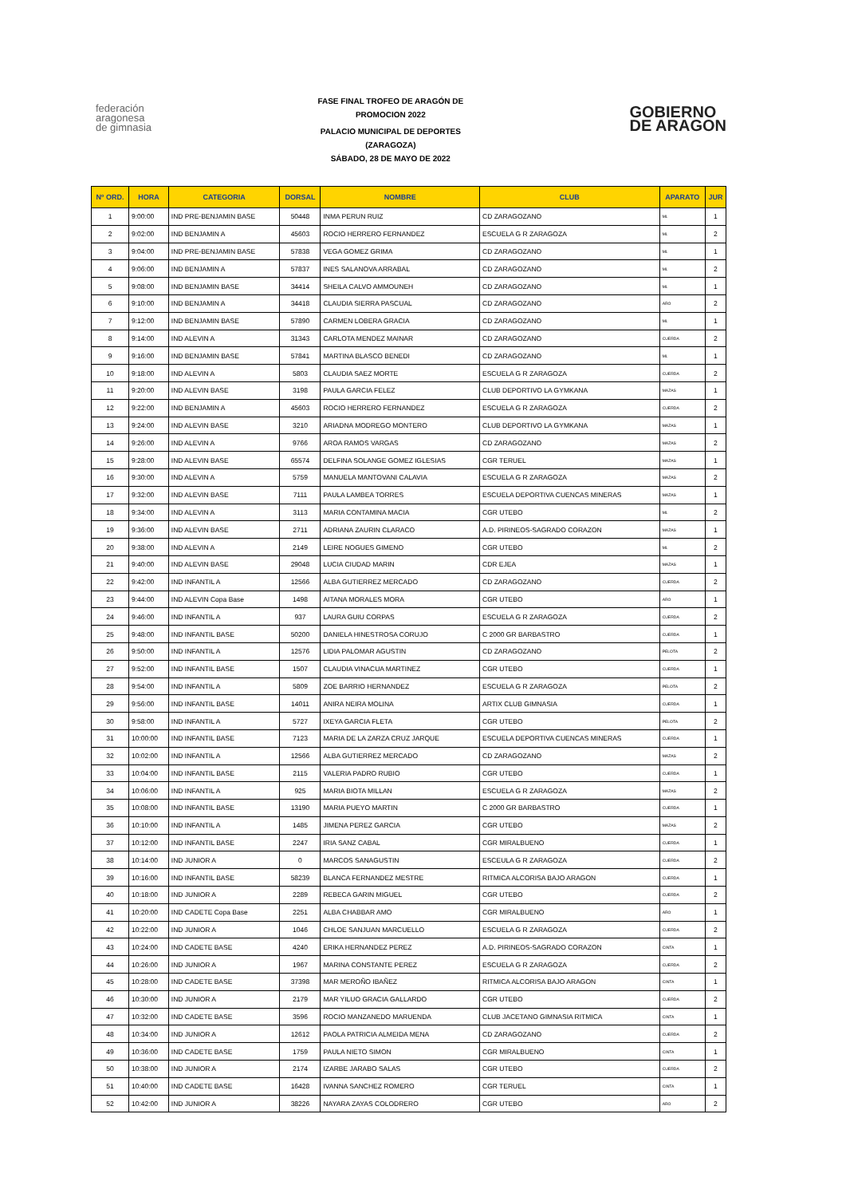federación
aragonesa
de gimnasia
FASE FINAL TROFEO DE ARAGÓN DE
PROMOCION 2022
PALACIO MUNICIPAL DE DEPORTES
(ZARAGOZA)
SÁBADO, 28 DE MAYO DE 2022
GOBIERNO
DE ARAGON
| Nº ORD. | HORA | CATEGORIA | DORSAL | NOMBRE | CLUB | APARATO | JUR |
| --- | --- | --- | --- | --- | --- | --- | --- |
| 1 | 9:00:00 | IND PRE-BENJAMIN BASE | 50448 | INMA PERUN RUIZ | CD ZARAGOZANO | ML | 1 |
| 2 | 9:02:00 | IND BENJAMIN A | 45603 | ROCIO HERRERO FERNANDEZ | ESCUELA G R ZARAGOZA | ML | 2 |
| 3 | 9:04:00 | IND PRE-BENJAMIN BASE | 57838 | VEGA GOMEZ GRIMA | CD ZARAGOZANO | ML | 1 |
| 4 | 9:06:00 | IND BENJAMIN A | 57837 | INES SALANOVA ARRABAL | CD ZARAGOZANO | ML | 2 |
| 5 | 9:08:00 | IND BENJAMIN BASE | 34414 | SHEILA CALVO AMMOUNEH | CD ZARAGOZANO | ML | 1 |
| 6 | 9:10:00 | IND BENJAMIN A | 34418 | CLAUDIA SIERRA PASCUAL | CD ZARAGOZANO | ARO | 2 |
| 7 | 9:12:00 | IND BENJAMIN BASE | 57890 | CARMEN LOBERA GRACIA | CD ZARAGOZANO | ML | 1 |
| 8 | 9:14:00 | IND ALEVIN A | 31343 | CARLOTA MENDEZ MAINAR | CD ZARAGOZANO | CUERDA | 2 |
| 9 | 9:16:00 | IND BENJAMIN BASE | 57841 | MARTINA BLASCO BENEDI | CD ZARAGOZANO | ML | 1 |
| 10 | 9:18:00 | IND ALEVIN A | 5803 | CLAUDIA SAEZ MORTE | ESCUELA G R ZARAGOZA | CUERDA | 2 |
| 11 | 9:20:00 | IND ALEVIN BASE | 3198 | PAULA GARCIA FELEZ | CLUB DEPORTIVO LA GYMKANA | MAZAS | 1 |
| 12 | 9:22:00 | IND BENJAMIN A | 45603 | ROCIO HERRERO FERNANDEZ | ESCUELA G R ZARAGOZA | CUERDA | 2 |
| 13 | 9:24:00 | IND ALEVIN BASE | 3210 | ARIADNA MODREGO MONTERO | CLUB DEPORTIVO LA GYMKANA | MAZAS | 1 |
| 14 | 9:26:00 | IND ALEVIN A | 9766 | AROA RAMOS VARGAS | CD ZARAGOZANO | MAZAS | 2 |
| 15 | 9:28:00 | IND ALEVIN BASE | 65574 | DELFINA SOLANGE GOMEZ IGLESIAS | CGR TERUEL | MAZAS | 1 |
| 16 | 9:30:00 | IND ALEVIN A | 5759 | MANUELA MANTOVANI CALAVIA | ESCUELA G R ZARAGOZA | MAZAS | 2 |
| 17 | 9:32:00 | IND ALEVIN BASE | 7111 | PAULA LAMBEA TORRES | ESCUELA DEPORTIVA CUENCAS MINERAS | MAZAS | 1 |
| 18 | 9:34:00 | IND ALEVIN A | 3113 | MARIA CONTAMINA MACIA | CGR UTEBO | ML | 2 |
| 19 | 9:36:00 | IND ALEVIN BASE | 2711 | ADRIANA ZAURIN CLARACO | A.D. PIRINEOS-SAGRADO CORAZON | MAZAS | 1 |
| 20 | 9:38:00 | IND ALEVIN A | 2149 | LEIRE NOGUES GIMENO | CGR UTEBO | ML | 2 |
| 21 | 9:40:00 | IND ALEVIN BASE | 29048 | LUCIA CIUDAD MARIN | CDR EJEA | MAZAS | 1 |
| 22 | 9:42:00 | IND INFANTIL A | 12566 | ALBA GUTIERREZ MERCADO | CD ZARAGOZANO | CUERDA | 2 |
| 23 | 9:44:00 | IND ALEVIN Copa Base | 1498 | AITANA MORALES MORA | CGR UTEBO | ARO | 1 |
| 24 | 9:46:00 | IND INFANTIL A | 937 | LAURA GUIU CORPAS | ESCUELA G R ZARAGOZA | CUERDA | 2 |
| 25 | 9:48:00 | IND INFANTIL BASE | 50200 | DANIELA HINESTROSA CORUJO | C 2000 GR BARBASTRO | CUERDA | 1 |
| 26 | 9:50:00 | IND INFANTIL A | 12576 | LIDIA PALOMAR AGUSTIN | CD ZARAGOZANO | PELOTA | 2 |
| 27 | 9:52:00 | IND INFANTIL BASE | 1507 | CLAUDIA VINACUA MARTINEZ | CGR UTEBO | CUERDA | 1 |
| 28 | 9:54:00 | IND INFANTIL A | 5809 | ZOE BARRIO HERNANDEZ | ESCUELA G R ZARAGOZA | PELOTA | 2 |
| 29 | 9:56:00 | IND INFANTIL BASE | 14011 | ANIRA NEIRA MOLINA | ARTIX CLUB GIMNASIA | CUERDA | 1 |
| 30 | 9:58:00 | IND INFANTIL A | 5727 | IXEYA GARCIA FLETA | CGR UTEBO | PELOTA | 2 |
| 31 | 10:00:00 | IND INFANTIL BASE | 7123 | MARIA DE LA ZARZA CRUZ JARQUE | ESCUELA DEPORTIVA CUENCAS MINERAS | CUERDA | 1 |
| 32 | 10:02:00 | IND INFANTIL A | 12566 | ALBA GUTIERREZ MERCADO | CD ZARAGOZANO | MAZAS | 2 |
| 33 | 10:04:00 | IND INFANTIL BASE | 2115 | VALERIA PADRO RUBIO | CGR UTEBO | CUERDA | 1 |
| 34 | 10:06:00 | IND INFANTIL A | 925 | MARIA BIOTA MILLAN | ESCUELA G R ZARAGOZA | MAZAS | 2 |
| 35 | 10:08:00 | IND INFANTIL BASE | 13190 | MARIA PUEYO MARTIN | C 2000 GR BARBASTRO | CUERDA | 1 |
| 36 | 10:10:00 | IND INFANTIL A | 1485 | JIMENA PEREZ GARCIA | CGR UTEBO | MAZAS | 2 |
| 37 | 10:12:00 | IND INFANTIL BASE | 2247 | IRIA SANZ CABAL | CGR MIRALBUENO | CUERDA | 1 |
| 38 | 10:14:00 | IND JUNIOR A | 0 | MARCOS SANAGUSTIN | ESCEULA G R ZARAGOZA | CUERDA | 2 |
| 39 | 10:16:00 | IND INFANTIL BASE | 58239 | BLANCA FERNANDEZ MESTRE | RITMICA ALCORISA BAJO ARAGON | CUERDA | 1 |
| 40 | 10:18:00 | IND JUNIOR A | 2289 | REBECA GARIN MIGUEL | CGR UTEBO | CUERDA | 2 |
| 41 | 10:20:00 | IND CADETE Copa Base | 2251 | ALBA CHABBAR AMO | CGR MIRALBUENO | ARO | 1 |
| 42 | 10:22:00 | IND JUNIOR A | 1046 | CHLOE SANJUAN MARCUELLO | ESCUELA G R ZARAGOZA | CUERDA | 2 |
| 43 | 10:24:00 | IND CADETE BASE | 4240 | ERIKA HERNANDEZ PEREZ | A.D. PIRINEOS-SAGRADO CORAZON | CINTA | 1 |
| 44 | 10:26:00 | IND JUNIOR A | 1967 | MARINA CONSTANTE PEREZ | ESCUELA G R ZARAGOZA | CUERDA | 2 |
| 45 | 10:28:00 | IND CADETE BASE | 37398 | MAR MEROÑO IBAÑEZ | RITMICA ALCORISA BAJO ARAGON | CINTA | 1 |
| 46 | 10:30:00 | IND JUNIOR A | 2179 | MAR YILUO GRACIA GALLARDO | CGR UTEBO | CUERDA | 2 |
| 47 | 10:32:00 | IND CADETE BASE | 3596 | ROCIO MANZANEDO MARUENDA | CLUB JACETANO GIMNASIA RITMICA | CINTA | 1 |
| 48 | 10:34:00 | IND JUNIOR A | 12612 | PAOLA PATRICIA ALMEIDA MENA | CD ZARAGOZANO | CUERDA | 2 |
| 49 | 10:36:00 | IND CADETE BASE | 1759 | PAULA NIETO SIMON | CGR MIRALBUENO | CINTA | 1 |
| 50 | 10:38:00 | IND JUNIOR A | 2174 | IZARBE JARABO SALAS | CGR UTEBO | CUERDA | 2 |
| 51 | 10:40:00 | IND CADETE BASE | 16428 | IVANNA SANCHEZ ROMERO | CGR TERUEL | CINTA | 1 |
| 52 | 10:42:00 | IND JUNIOR A | 38226 | NAYARA ZAYAS COLODRERO | CGR UTEBO | ARO | 2 |